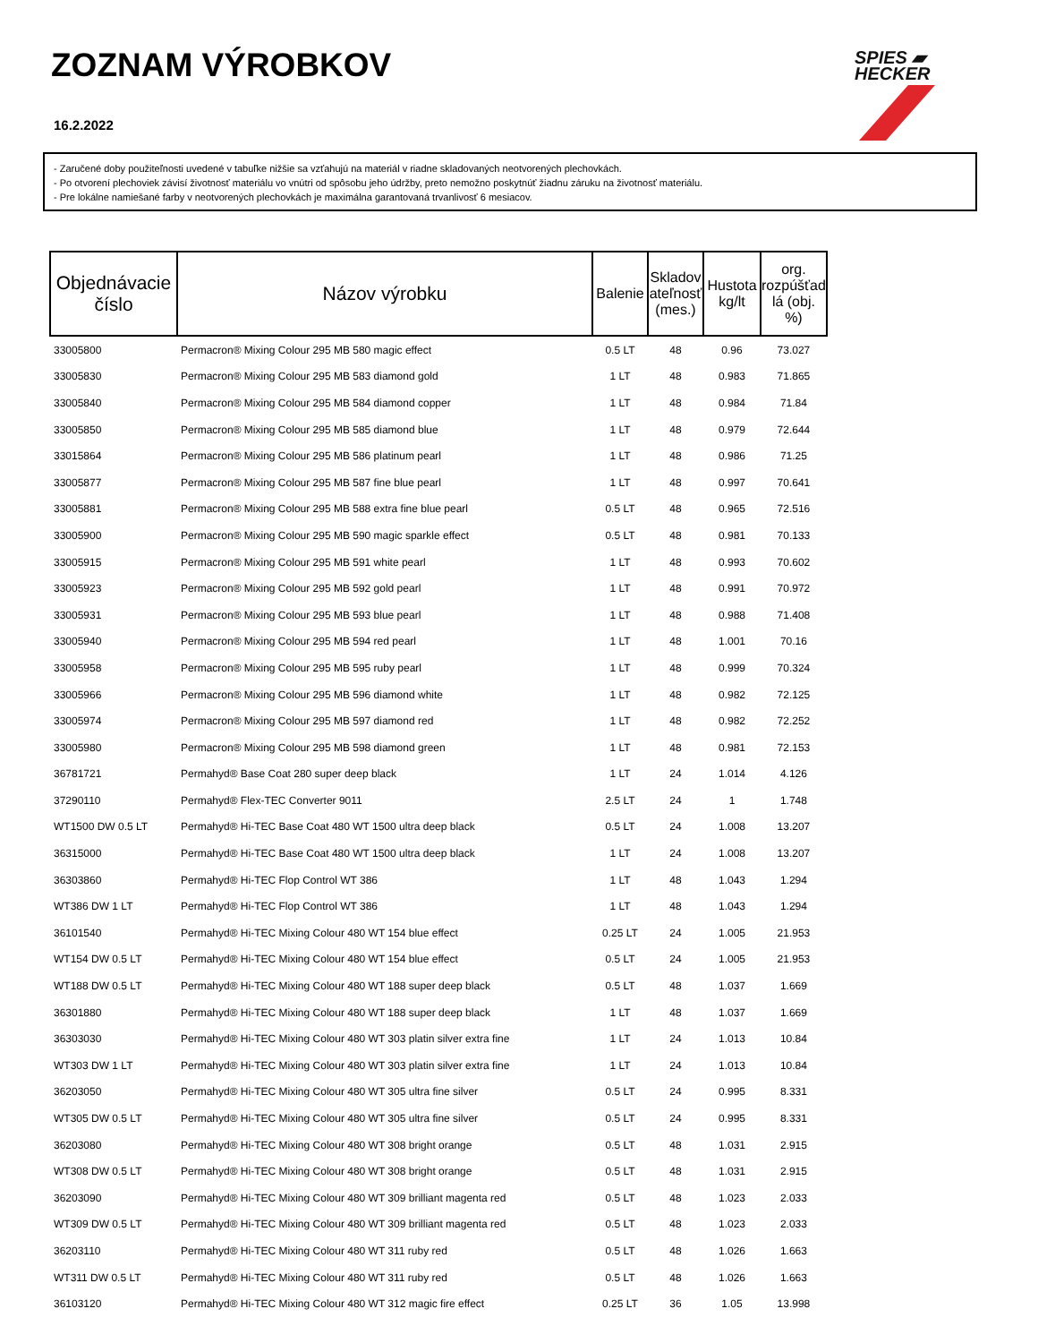ZOZNAM VÝROBKOV
16.2.2022
SPIES ▰
HECKER
- Zaručené doby použiteľnosti uvedené v tabuľke nižšie sa vzťahujú na materiál v riadne skladovaných neotvorených plechovkách.
- Po otvorení plechoviek závisí životnosť materiálu vo vnútri od spôsobu jeho údržby, preto nemožno poskytnúť žiadnu záruku na životnosť materiálu.
- Pre lokálne namiešané farby v neotvorených plechovkách je maximálna garantovaná trvanlivosť 6 mesiacov.
| Objednávacie číslo | Názov výrobku | Balenie | Skladov ateľnosť (mes.) | Hustota kg/lt | org. rozpúšťad lá (obj. %) |
| --- | --- | --- | --- | --- | --- |
| 33005800 | Permacron® Mixing Colour 295 MB 580 magic effect | 0.5 LT | 48 | 0.96 | 73.027 |
| 33005830 | Permacron® Mixing Colour 295 MB 583 diamond gold | 1 LT | 48 | 0.983 | 71.865 |
| 33005840 | Permacron® Mixing Colour 295 MB 584 diamond copper | 1 LT | 48 | 0.984 | 71.84 |
| 33005850 | Permacron® Mixing Colour 295 MB 585 diamond blue | 1 LT | 48 | 0.979 | 72.644 |
| 33015864 | Permacron® Mixing Colour 295 MB 586 platinum pearl | 1 LT | 48 | 0.986 | 71.25 |
| 33005877 | Permacron® Mixing Colour 295 MB 587 fine blue pearl | 1 LT | 48 | 0.997 | 70.641 |
| 33005881 | Permacron® Mixing Colour 295 MB 588 extra fine blue pearl | 0.5 LT | 48 | 0.965 | 72.516 |
| 33005900 | Permacron® Mixing Colour 295 MB 590 magic sparkle effect | 0.5 LT | 48 | 0.981 | 70.133 |
| 33005915 | Permacron® Mixing Colour 295 MB 591 white pearl | 1 LT | 48 | 0.993 | 70.602 |
| 33005923 | Permacron® Mixing Colour 295 MB 592 gold pearl | 1 LT | 48 | 0.991 | 70.972 |
| 33005931 | Permacron® Mixing Colour 295 MB 593 blue pearl | 1 LT | 48 | 0.988 | 71.408 |
| 33005940 | Permacron® Mixing Colour 295 MB 594 red pearl | 1 LT | 48 | 1.001 | 70.16 |
| 33005958 | Permacron® Mixing Colour 295 MB 595 ruby pearl | 1 LT | 48 | 0.999 | 70.324 |
| 33005966 | Permacron® Mixing Colour 295 MB 596 diamond white | 1 LT | 48 | 0.982 | 72.125 |
| 33005974 | Permacron® Mixing Colour 295 MB 597 diamond red | 1 LT | 48 | 0.982 | 72.252 |
| 33005980 | Permacron® Mixing Colour 295 MB 598 diamond green | 1 LT | 48 | 0.981 | 72.153 |
| 36781721 | Permahyd® Base Coat 280 super deep black | 1 LT | 24 | 1.014 | 4.126 |
| 37290110 | Permahyd® Flex-TEC Converter 9011 | 2.5 LT | 24 | 1 | 1.748 |
| WT1500 DW 0.5 LT | Permahyd® Hi-TEC Base Coat 480 WT 1500 ultra deep black | 0.5 LT | 24 | 1.008 | 13.207 |
| 36315000 | Permahyd® Hi-TEC Base Coat 480 WT 1500 ultra deep black | 1 LT | 24 | 1.008 | 13.207 |
| 36303860 | Permahyd® Hi-TEC Flop Control WT 386 | 1 LT | 48 | 1.043 | 1.294 |
| WT386 DW 1 LT | Permahyd® Hi-TEC Flop Control WT 386 | 1 LT | 48 | 1.043 | 1.294 |
| 36101540 | Permahyd® Hi-TEC Mixing Colour 480 WT 154 blue effect | 0.25 LT | 24 | 1.005 | 21.953 |
| WT154 DW 0.5 LT | Permahyd® Hi-TEC Mixing Colour 480 WT 154 blue effect | 0.5 LT | 24 | 1.005 | 21.953 |
| WT188 DW 0.5 LT | Permahyd® Hi-TEC Mixing Colour 480 WT 188 super deep black | 0.5 LT | 48 | 1.037 | 1.669 |
| 36301880 | Permahyd® Hi-TEC Mixing Colour 480 WT 188 super deep black | 1 LT | 48 | 1.037 | 1.669 |
| 36303030 | Permahyd® Hi-TEC Mixing Colour 480 WT 303 platin silver extra fine | 1 LT | 24 | 1.013 | 10.84 |
| WT303 DW 1 LT | Permahyd® Hi-TEC Mixing Colour 480 WT 303 platin silver extra fine | 1 LT | 24 | 1.013 | 10.84 |
| 36203050 | Permahyd® Hi-TEC Mixing Colour 480 WT 305 ultra fine silver | 0.5 LT | 24 | 0.995 | 8.331 |
| WT305 DW 0.5 LT | Permahyd® Hi-TEC Mixing Colour 480 WT 305 ultra fine silver | 0.5 LT | 24 | 0.995 | 8.331 |
| 36203080 | Permahyd® Hi-TEC Mixing Colour 480 WT 308 bright orange | 0.5 LT | 48 | 1.031 | 2.915 |
| WT308 DW 0.5 LT | Permahyd® Hi-TEC Mixing Colour 480 WT 308 bright orange | 0.5 LT | 48 | 1.031 | 2.915 |
| 36203090 | Permahyd® Hi-TEC Mixing Colour 480 WT 309 brilliant magenta red | 0.5 LT | 48 | 1.023 | 2.033 |
| WT309 DW 0.5 LT | Permahyd® Hi-TEC Mixing Colour 480 WT 309 brilliant magenta red | 0.5 LT | 48 | 1.023 | 2.033 |
| 36203110 | Permahyd® Hi-TEC Mixing Colour 480 WT 311 ruby red | 0.5 LT | 48 | 1.026 | 1.663 |
| WT311 DW 0.5 LT | Permahyd® Hi-TEC Mixing Colour 480 WT 311 ruby red | 0.5 LT | 48 | 1.026 | 1.663 |
| 36103120 | Permahyd® Hi-TEC Mixing Colour 480 WT 312 magic fire effect | 0.25 LT | 36 | 1.05 | 13.998 |